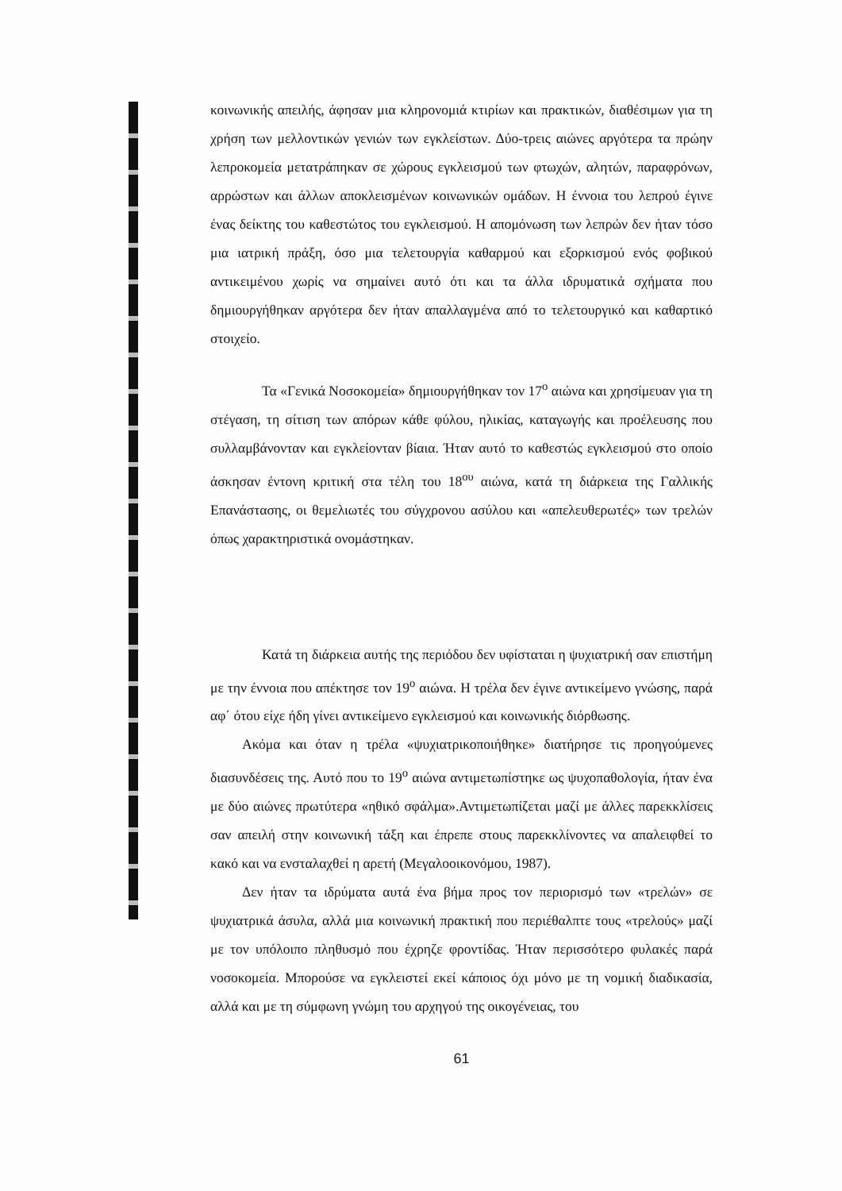κοινωνικής απειλής, άφησαν μια κληρονομιά κτιρίων και πρακτικών, διαθέσιμων για τη χρήση των μελλοντικών γενιών των εγκλείστων. Δύο-τρεις αιώνες αργότερα τα πρώην λεπροκομεία μετατράπηκαν σε χώρους εγκλεισμού των φτωχών, αλητών, παραφρόνων, αρρώστων και άλλων αποκλεισμένων κοινωνικών ομάδων. Η έννοια του λεπρού έγινε ένας δείκτης του καθεστώτος του εγκλεισμού. Η απομόνωση των λεπρών δεν ήταν τόσο μια ιατρική πράξη, όσο μια τελετουργία καθαρμού και εξορκισμού ενός φοβικού αντικειμένου χωρίς να σημαίνει αυτό ότι και τα άλλα ιδρυματικά σχήματα που δημιουργήθηκαν αργότερα δεν ήταν απαλλαγμένα από το τελετουργικό και καθαρτικό στοιχείο.
Τα «Γενικά Νοσοκομεία» δημιουργήθηκαν τον 17<sup>ο</sup> αιώνα και χρησίμευαν για τη στέγαση, τη σίτιση των απόρων κάθε φύλου, ηλικίας, καταγωγής και προέλευσης που συλλαμβάνονταν και εγκλείονταν βίαια. Ήταν αυτό το καθεστώς εγκλεισμού στο οποίο άσκησαν έντονη κριτική στα τέλη του 18<sup>ου</sup> αιώνα, κατά τη διάρκεια της Γαλλικής Επανάστασης, οι θεμελιωτές του σύγχρονου ασύλου και «απελευθερωτές» των τρελών όπως χαρακτηριστικά ονομάστηκαν.
Κατά τη διάρκεια αυτής της περιόδου δεν υφίσταται η ψυχιατρική σαν επιστήμη με την έννοια που απέκτησε τον 19<sup>ο</sup> αιώνα. Η τρέλα δεν έγινε αντικείμενο γνώσης, παρά αφ΄ ότου είχε ήδη γίνει αντικείμενο εγκλεισμού και κοινωνικής διόρθωσης.
Ακόμα και όταν η τρέλα «ψυχιατρικοποιήθηκε» διατήρησε τις προηγούμενες διασυνδέσεις της. Αυτό που το 19<sup>ο</sup> αιώνα αντιμετωπίστηκε ως ψυχοπαθολογία, ήταν ένα με δύο αιώνες πρωτύτερα «ηθικό σφάλμα».Αντιμετωπίζεται μαζί με άλλες παρεκκλίσεις σαν απειλή στην κοινωνική τάξη και έπρεπε στους παρεκκλίνοντες να απαλειφθεί το κακό και να ενσταλαχθεί η αρετή (Μεγαλοοικονόμου, 1987).
Δεν ήταν τα ιδρύματα αυτά ένα βήμα προς τον περιορισμό των «τρελών» σε ψυχιατρικά άσυλα, αλλά μια κοινωνική πρακτική που περιέθαλπτε τους «τρελούς» μαζί με τον υπόλοιπο πληθυσμό που έχρηζε φροντίδας. Ήταν περισσότερο φυλακές παρά νοσοκομεία. Μπορούσε να εγκλειστεί εκεί κάποιος όχι μόνο με τη νομική διαδικασία, αλλά και με τη σύμφωνη γνώμη του αρχηγού της οικογένειας, του
61